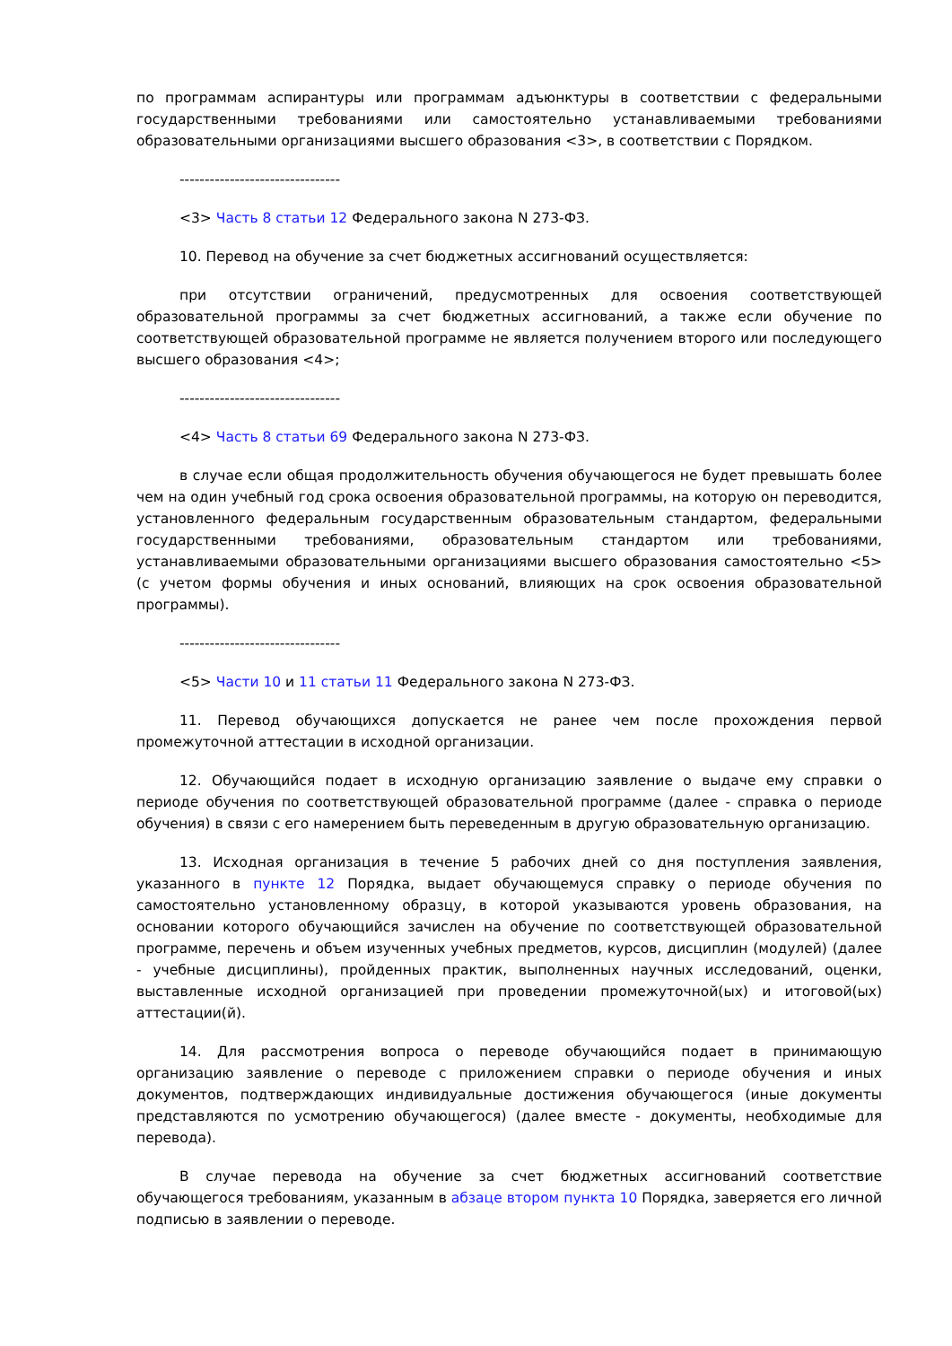по программам аспирантуры или программам адъюнктуры в соответствии с федеральными государственными требованиями или самостоятельно устанавливаемыми требованиями образовательными организациями высшего образования <3>, в соответствии с Порядком.
--------------------------------
<3> Часть 8 статьи 12 Федерального закона N 273-ФЗ.
10. Перевод на обучение за счет бюджетных ассигнований осуществляется:
при отсутствии ограничений, предусмотренных для освоения соответствующей образовательной программы за счет бюджетных ассигнований, а также если обучение по соответствующей образовательной программе не является получением второго или последующего высшего образования <4>;
--------------------------------
<4> Часть 8 статьи 69 Федерального закона N 273-ФЗ.
в случае если общая продолжительность обучения обучающегося не будет превышать более чем на один учебный год срока освоения образовательной программы, на которую он переводится, установленного федеральным государственным образовательным стандартом, федеральными государственными требованиями, образовательным стандартом или требованиями, устанавливаемыми образовательными организациями высшего образования самостоятельно <5> (с учетом формы обучения и иных оснований, влияющих на срок освоения образовательной программы).
--------------------------------
<5> Части 10 и 11 статьи 11 Федерального закона N 273-ФЗ.
11. Перевод обучающихся допускается не ранее чем после прохождения первой промежуточной аттестации в исходной организации.
12. Обучающийся подает в исходную организацию заявление о выдаче ему справки о периоде обучения по соответствующей образовательной программе (далее - справка о периоде обучения) в связи с его намерением быть переведенным в другую образовательную организацию.
13. Исходная организация в течение 5 рабочих дней со дня поступления заявления, указанного в пункте 12 Порядка, выдает обучающемуся справку о периоде обучения по самостоятельно установленному образцу, в которой указываются уровень образования, на основании которого обучающийся зачислен на обучение по соответствующей образовательной программе, перечень и объем изученных учебных предметов, курсов, дисциплин (модулей) (далее - учебные дисциплины), пройденных практик, выполненных научных исследований, оценки, выставленные исходной организацией при проведении промежуточной(ых) и итоговой(ых) аттестации(й).
14. Для рассмотрения вопроса о переводе обучающийся подает в принимающую организацию заявление о переводе с приложением справки о периоде обучения и иных документов, подтверждающих индивидуальные достижения обучающегося (иные документы представляются по усмотрению обучающегося) (далее вместе - документы, необходимые для перевода).
В случае перевода на обучение за счет бюджетных ассигнований соответствие обучающегося требованиям, указанным в абзаце втором пункта 10 Порядка, заверяется его личной подписью в заявлении о переводе.